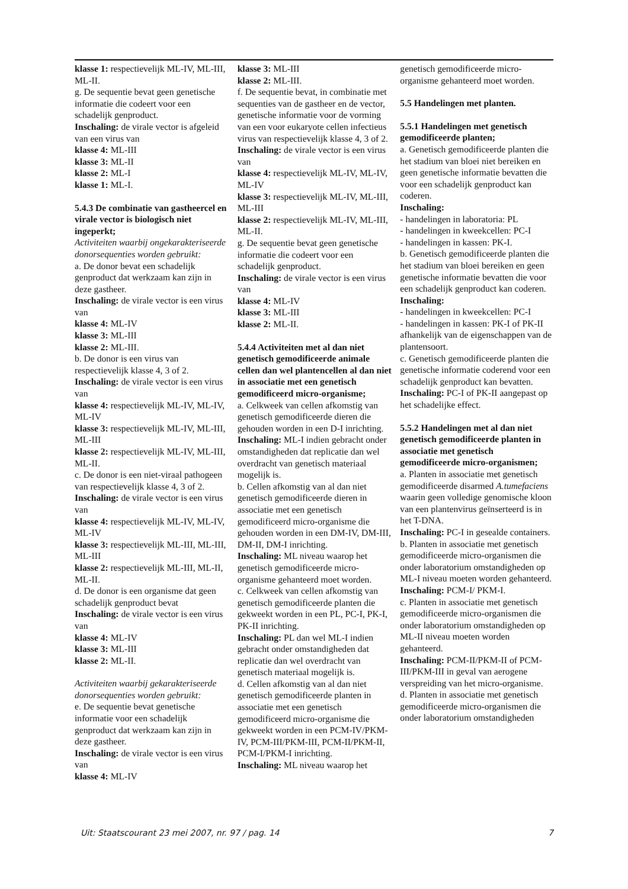klasse 1: respectievelijk ML-IV, ML-III, ML-II.
g. De sequentie bevat geen genetische informatie die codeert voor een schadelijk genproduct.
Inschaling: de virale vector is afgeleid van een virus van
klasse 4: ML-III
klasse 3: ML-II
klasse 2: ML-I
klasse 1: ML-I.
5.4.3 De combinatie van gastheercel en virale vector is biologisch niet ingeperkt;
Activiteiten waarbij ongekarakteriseerde donorsequenties worden gebruikt:
a. De donor bevat een schadelijk genproduct dat werkzaam kan zijn in deze gastheer.
Inschaling: de virale vector is een virus van
klasse 4: ML-IV
klasse 3: ML-III
klasse 2: ML-III.
b. De donor is een virus van respectievelijk klasse 4, 3 of 2.
Inschaling: de virale vector is een virus van
klasse 4: respectievelijk ML-IV, ML-IV, ML-IV
klasse 3: respectievelijk ML-IV, ML-III, ML-III
klasse 2: respectievelijk ML-IV, ML-III, ML-II.
c. De donor is een niet-viraal pathogeen van respectievelijk klasse 4, 3 of 2.
Inschaling: de virale vector is een virus van
klasse 4: respectievelijk ML-IV, ML-IV, ML-IV
klasse 3: respectievelijk ML-III, ML-III, ML-III
klasse 2: respectievelijk ML-III, ML-II, ML-II.
d. De donor is een organisme dat geen schadelijk genproduct bevat
Inschaling: de virale vector is een virus van
klasse 4: ML-IV
klasse 3: ML-III
klasse 2: ML-II.
Activiteiten waarbij gekarakteriseerde donorsequenties worden gebruikt:
e. De sequentie bevat genetische informatie voor een schadelijk genproduct dat werkzaam kan zijn in deze gastheer.
Inschaling: de virale vector is een virus van
klasse 4: ML-IV
klasse 3: ML-III
klasse 2: ML-III.
f. De sequentie bevat, in combinatie met sequenties van de gastheer en de vector, genetische informatie voor de vorming van een voor eukaryote cellen infectieus virus van respectievelijk klasse 4, 3 of 2.
Inschaling: de virale vector is een virus van
klasse 4: respectievelijk ML-IV, ML-IV, ML-IV
klasse 3: respectievelijk ML-IV, ML-III, ML-III
klasse 2: respectievelijk ML-IV, ML-III, ML-II.
g. De sequentie bevat geen genetische informatie die codeert voor een schadelijk genproduct.
Inschaling: de virale vector is een virus van
klasse 4: ML-IV
klasse 3: ML-III
klasse 2: ML-II.
5.4.4 Activiteiten met al dan niet genetisch gemodificeerde animale cellen dan wel plantencellen al dan niet in associatie met een genetisch gemodificeerd micro-organisme;
a. Celkweek van cellen afkomstig van genetisch gemodificeerde dieren die gehouden worden in een D-I inrichting.
Inschaling: ML-I indien gebracht onder omstandigheden dat replicatie dan wel overdracht van genetisch materiaal mogelijk is.
b. Cellen afkomstig van al dan niet genetisch gemodificeerde dieren in associatie met een genetisch gemodificeerd micro-organisme die gehouden worden in een DM-IV, DM-III, DM-II, DM-I inrichting.
Inschaling: ML niveau waarop het genetisch gemodificeerde micro-organisme gehanteerd moet worden.
c. Celkweek van cellen afkomstig van genetisch gemodificeerde planten die gekweekt worden in een PL, PC-I, PK-I, PK-II inrichting.
Inschaling: PL dan wel ML-I indien gebracht onder omstandigheden dat replicatie dan wel overdracht van genetisch materiaal mogelijk is.
d. Cellen afkomstig van al dan niet genetisch gemodificeerde planten in associatie met een genetisch gemodificeerd micro-organisme die gekweekt worden in een PCM-IV/PKM-IV, PCM-III/PKM-III, PCM-II/PKM-II, PCM-I/PKM-I inrichting.
Inschaling: ML niveau waarop het
genetisch gemodificeerde micro-organisme gehanteerd moet worden.
5.5 Handelingen met planten.
5.5.1 Handelingen met genetisch gemodificeerde planten;
a. Genetisch gemodificeerde planten die het stadium van bloei niet bereiken en geen genetische informatie bevatten die voor een schadelijk genproduct kan coderen.
Inschaling:
- handelingen in laboratoria: PL
- handelingen in kweekcellen: PC-I
- handelingen in kassen: PK-I.
b. Genetisch gemodificeerde planten die het stadium van bloei bereiken en geen genetische informatie bevatten die voor een schadelijk genproduct kan coderen.
Inschaling:
- handelingen in kweekcellen: PC-I
- handelingen in kassen: PK-I of PK-II afhankelijk van de eigenschappen van de plantensoort.
c. Genetisch gemodificeerde planten die genetische informatie coderend voor een schadelijk genproduct kan bevatten.
Inschaling: PC-I of PK-II aangepast op het schadelijke effect.
5.5.2 Handelingen met al dan niet genetisch gemodificeerde planten in associatie met genetisch gemodificeerde micro-organismen;
a. Planten in associatie met genetisch gemodificeerde disarmed A.tumefaciens waarin geen volledige genomische kloon van een plantenvirus geïnserteerd is in het T-DNA.
Inschaling: PC-I in gesealde containers.
b. Planten in associatie met genetisch gemodificeerde micro-organismen die onder laboratorium omstandigheden op ML-I niveau moeten worden gehanteerd.
Inschaling: PCM-I/ PKM-I.
c. Planten in associatie met genetisch gemodificeerde micro-organismen die onder laboratorium omstandigheden op ML-II niveau moeten worden gehanteerd.
Inschaling: PCM-II/PKM-II of PCM-III/PKM-III in geval van aerogene verspreiding van het micro-organisme.
d. Planten in associatie met genetisch gemodificeerde micro-organismen die onder laboratorium omstandigheden
Uit: Staatscourant 23 mei 2007, nr. 97 / pag. 14 7